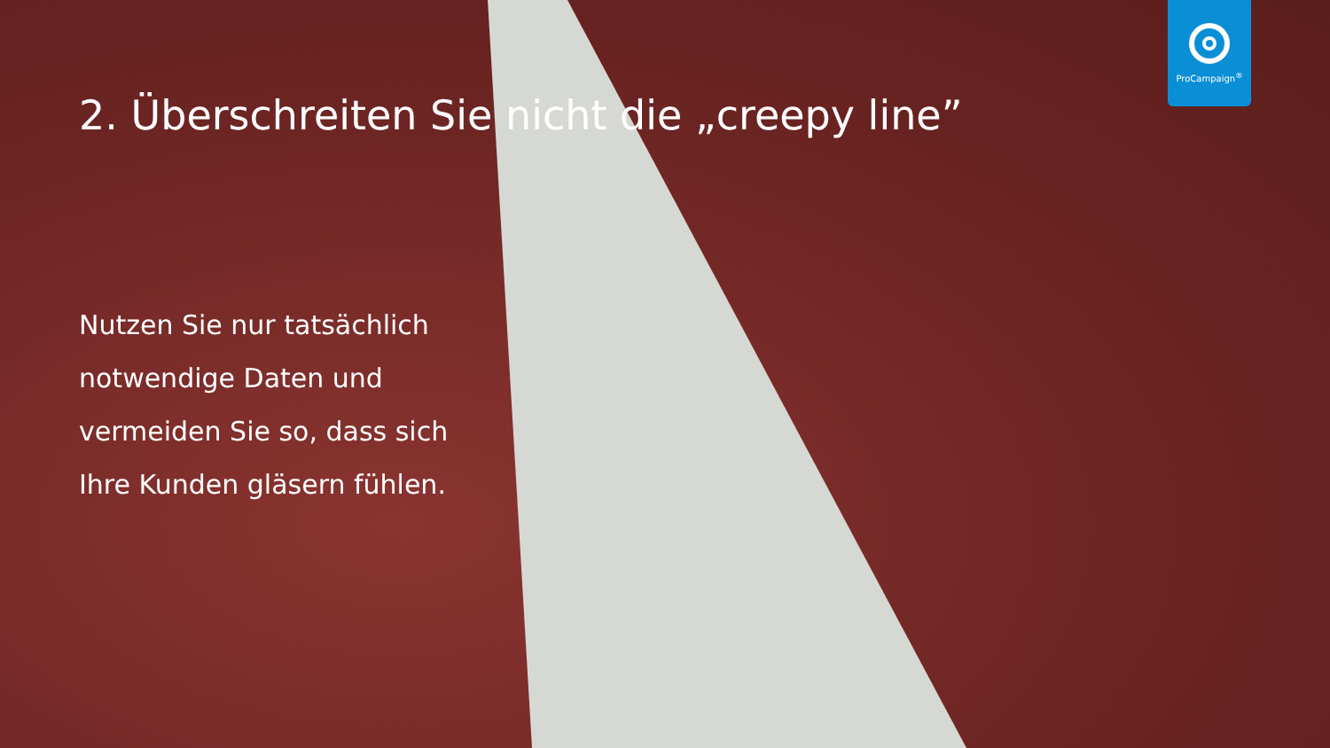ProCampaign<sup>®</sup>
2. Überschreiten Sie nicht die „creepy line”
Nutzen Sie nur tatsächlich notwendige Daten und vermeiden Sie so, dass sich Ihre Kunden gläsern fühlen.